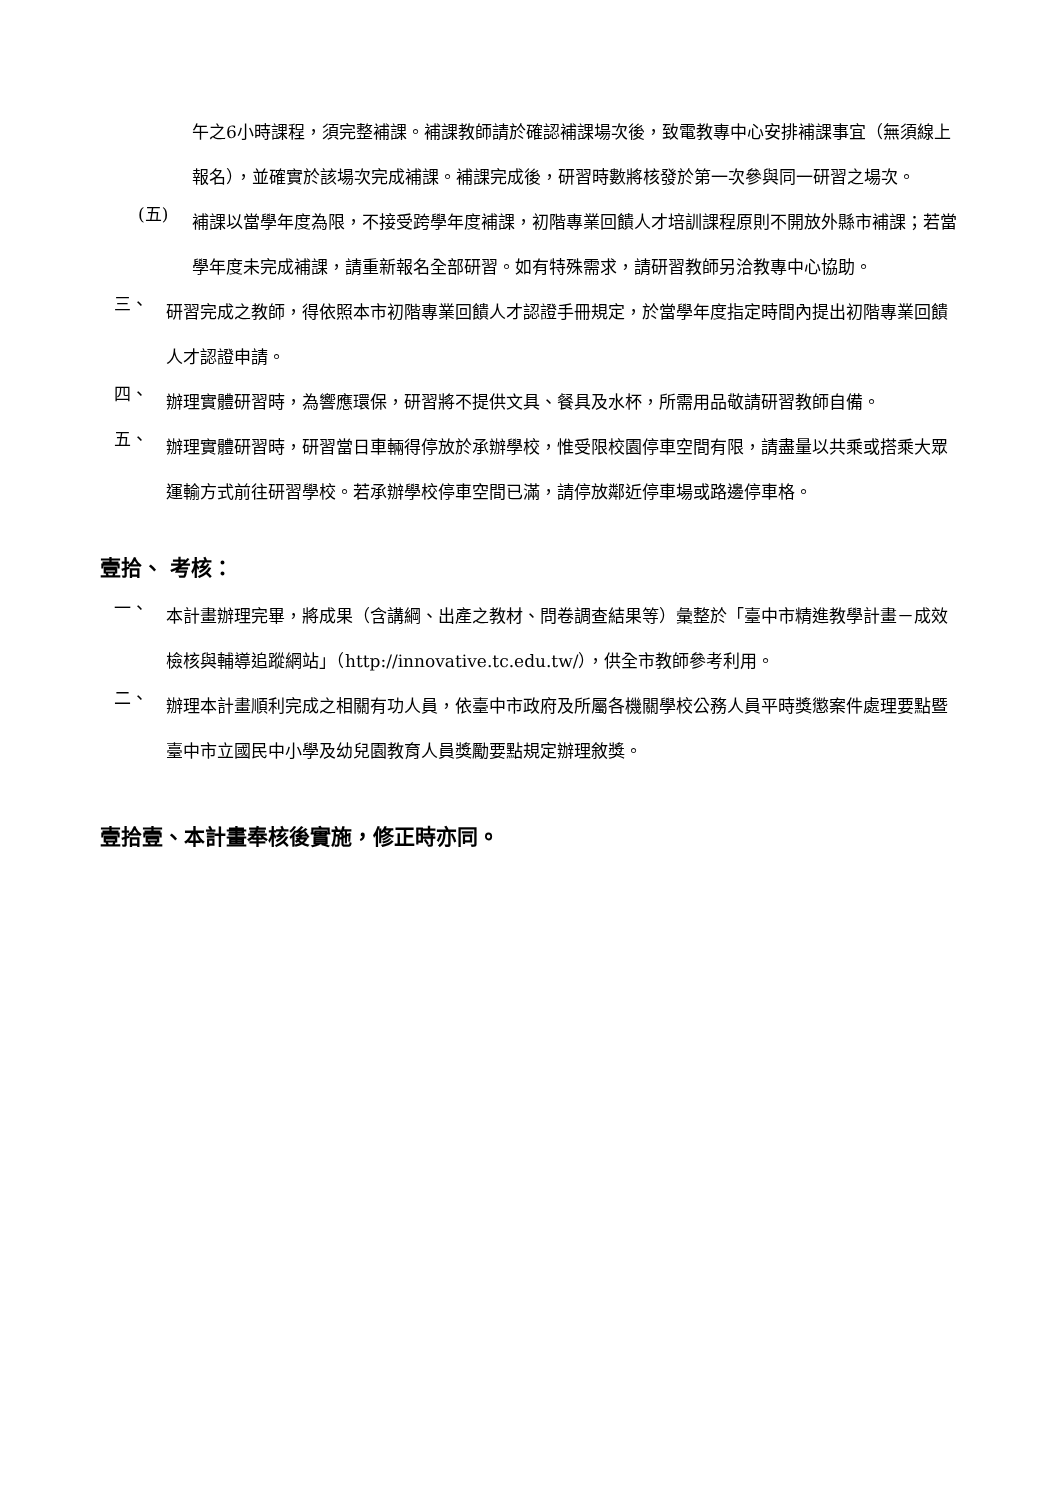午之6小時課程，須完整補課。補課教師請於確認補課場次後，致電教專中心安排補課事宜（無須線上報名），並確實於該場次完成補課。補課完成後，研習時數將核發於第一次參與同一研習之場次。
(五)
補課以當學年度為限，不接受跨學年度補課，初階專業回饋人才培訓課程原則不開放外縣市補課；若當學年度未完成補課，請重新報名全部研習。如有特殊需求，請研習教師另洽教專中心協助。
三、
研習完成之教師，得依照本市初階專業回饋人才認證手冊規定，於當學年度指定時間內提出初階專業回饋人才認證申請。
四、
辦理實體研習時，為響應環保，研習將不提供文具、餐具及水杯，所需用品敬請研習教師自備。
五、
辦理實體研習時，研習當日車輛得停放於承辦學校，惟受限校園停車空間有限，請盡量以共乘或搭乘大眾運輸方式前往研習學校。若承辦學校停車空間已滿，請停放鄰近停車場或路邊停車格。
壹拾、 考核：
一、
本計畫辦理完畢，將成果（含講綱、出產之教材、問卷調查結果等）彙整於「臺中市精進教學計畫－成效檢核與輔導追蹤網站」（http://innovative.tc.edu.tw/），供全市教師參考利用。
二、
辦理本計畫順利完成之相關有功人員，依臺中市政府及所屬各機關學校公務人員平時獎懲案件處理要點暨臺中市立國民中小學及幼兒園教育人員獎勵要點規定辦理敘獎。
壹拾壹、本計畫奉核後實施，修正時亦同。